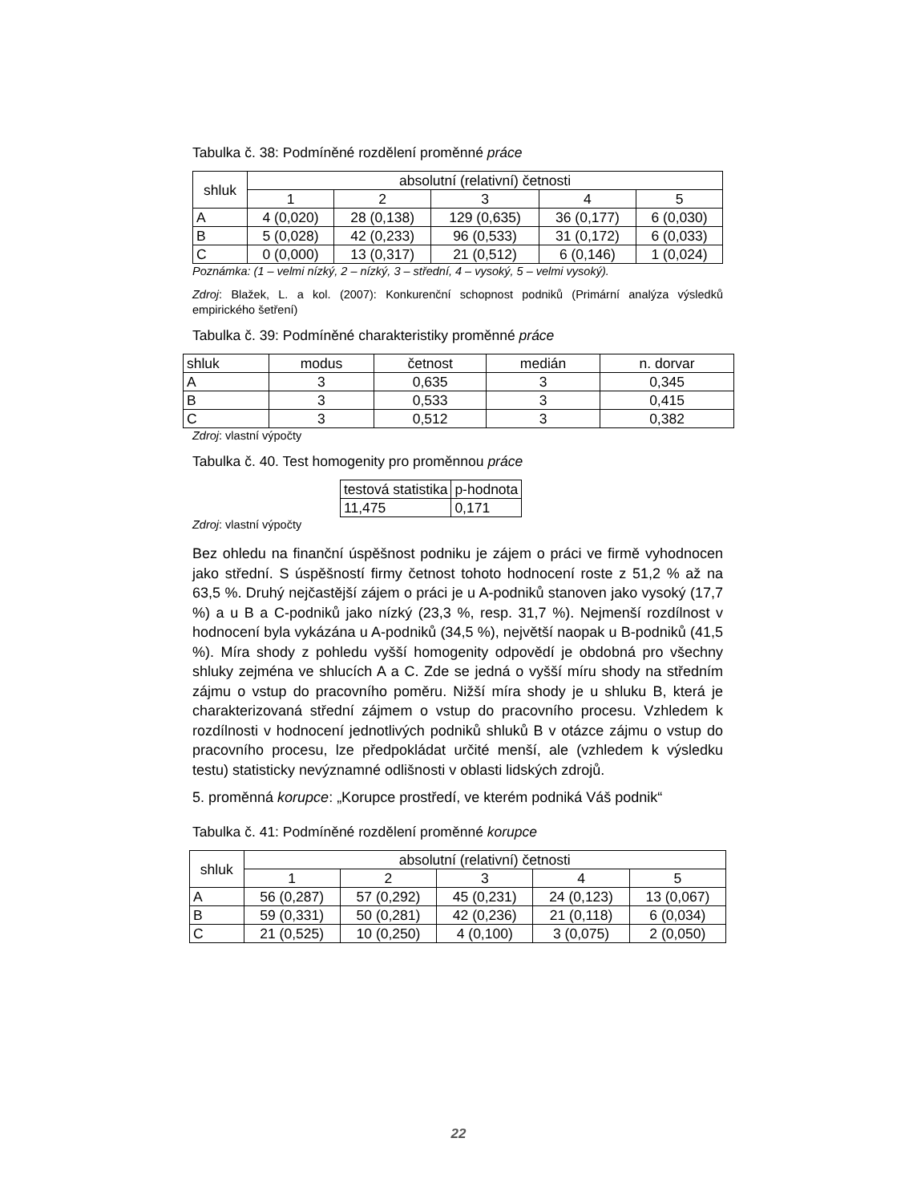Tabulka č. 38: Podmíněné rozdělení proměnné práce
| shluk | absolutní (relativní) četnosti | | | | |
| --- | --- | --- | --- | --- | --- |
| | 1 | 2 | 3 | 4 | 5 |
| A | 4 (0,020) | 28 (0,138) | 129 (0,635) | 36 (0,177) | 6 (0,030) |
| B | 5 (0,028) | 42 (0,233) | 96 (0,533) | 31 (0,172) | 6 (0,033) |
| C | 0 (0,000) | 13 (0,317) | 21 (0,512) | 6 (0,146) | 1 (0,024) |
Poznámka: (1 – velmi nízký, 2 – nízký, 3 – střední, 4 – vysoký, 5 – velmi vysoký).
Zdroj: Blažek, L. a kol. (2007): Konkurenční schopnost podniků (Primární analýza výsledků empirického šetření)
Tabulka č. 39: Podmíněné charakteristiky proměnné práce
| shluk | modus | četnost | medián | n. dorvar |
| --- | --- | --- | --- | --- |
| A | 3 | 0,635 | 3 | 0,345 |
| B | 3 | 0,533 | 3 | 0,415 |
| C | 3 | 0,512 | 3 | 0,382 |
Zdroj: vlastní výpočty
Tabulka č. 40. Test homogenity pro proměnnou práce
| testová statistika | p-hodnota |
| --- | --- |
| 11,475 | 0,171 |
Zdroj: vlastní výpočty
Bez ohledu na finanční úspěšnost podniku je zájem o práci ve firmě vyhodnocen jako střední. S úspěšností firmy četnost tohoto hodnocení roste z 51,2 % až na 63,5 %. Druhý nejčastější zájem o práci je u A-podniků stanoven jako vysoký (17,7 %) a u B a C-podniků jako nízký (23,3 %, resp. 31,7 %). Nejmenší rozdílnost v hodnocení byla vykázána u A-podniků (34,5 %), největší naopak u B-podniků (41,5 %). Míra shody z pohledu vyšší homogenity odpovědí je obdobná pro všechny shluky zejména ve shlucích A a C. Zde se jedná o vyšší míru shody na středním zájmu o vstup do pracovního poměru. Nižší míra shody je u shluku B, která je charakterizovaná střední zájmem o vstup do pracovního procesu. Vzhledem k rozdílnosti v hodnocení jednotlivých podniků shluků B v otázce zájmu o vstup do pracovního procesu, lze předpokládat určité menší, ale (vzhledem k výsledku testu) statisticky nevýznamné odlišnosti v oblasti lidských zdrojů.
5. proměnná korupce: „Korupce prostředí, ve kterém podniká Váš podnik“
Tabulka č. 41: Podmíněné rozdělení proměnné korupce
| shluk | absolutní (relativní) četnosti | | | | |
| --- | --- | --- | --- | --- | --- |
| | 1 | 2 | 3 | 4 | 5 |
| A | 56 (0,287) | 57 (0,292) | 45 (0,231) | 24 (0,123) | 13 (0,067) |
| B | 59 (0,331) | 50 (0,281) | 42 (0,236) | 21 (0,118) | 6 (0,034) |
| C | 21 (0,525) | 10 (0,250) | 4 (0,100) | 3 (0,075) | 2 (0,050) |
22